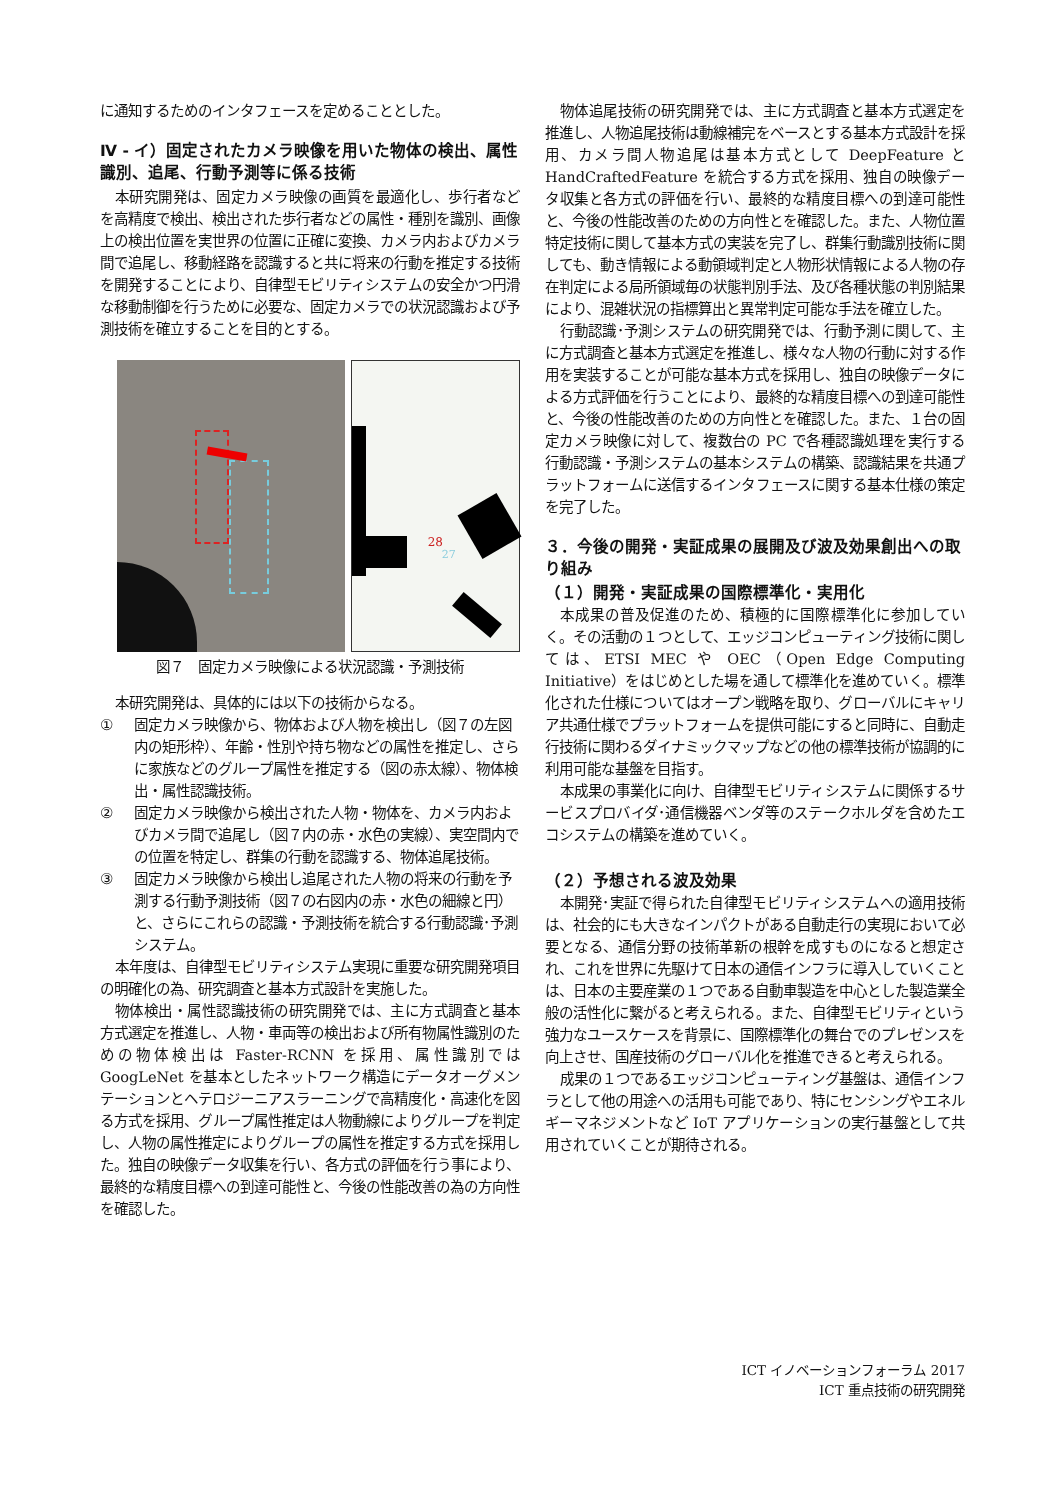に通知するためのインタフェースを定めることとした。
Ⅳ - イ）固定されたカメラ映像を用いた物体の検出、属性識別、追尾、行動予測等に係る技術
本研究開発は、固定カメラ映像の画質を最適化し、歩行者などを高精度で検出、検出された歩行者などの属性・種別を識別、画像上の検出位置を実世界の位置に正確に変換、カメラ内およびカメラ間で追尾し、移動経路を認識すると共に将来の行動を推定する技術を開発することにより、自律型モビリティシステムの安全かつ円滑な移動制御を行うために必要な、固定カメラでの状況認識および予測技術を確立することを目的とする。
28
27
図７　固定カメラ映像による状況認識・予測技術
本研究開発は、具体的には以下の技術からなる。
① 固定カメラ映像から、物体および人物を検出し（図７の左図内の矩形枠）、年齢・性別や持ち物などの属性を推定し、さらに家族などのグループ属性を推定する（図の赤太線）、物体検出・属性認識技術。
② 固定カメラ映像から検出された人物・物体を、カメラ内およびカメラ間で追尾し（図７内の赤・水色の実線）、実空間内での位置を特定し、群集の行動を認識する、物体追尾技術。
③ 固定カメラ映像から検出し追尾された人物の将来の行動を予測する行動予測技術（図７の右図内の赤・水色の細線と円）と、さらにこれらの認識・予測技術を統合する行動認識･予測システム。
本年度は、自律型モビリティシステム実現に重要な研究開発項目の明確化の為、研究調査と基本方式設計を実施した。
物体検出・属性認識技術の研究開発では、主に方式調査と基本方式選定を推進し、人物・車両等の検出および所有物属性識別のための物体検出は Faster-RCNN を採用、属性識別では GoogLeNet を基本としたネットワーク構造にデータオーグメンテーションとヘテロジーニアスラーニングで高精度化・高速化を図る方式を採用、グループ属性推定は人物動線によりグループを判定し、人物の属性推定によりグループの属性を推定する方式を採用した。独自の映像データ収集を行い、各方式の評価を行う事により、最終的な精度目標への到達可能性と、今後の性能改善の為の方向性を確認した。
物体追尾技術の研究開発では、主に方式調査と基本方式選定を推進し、人物追尾技術は動線補完をベースとする基本方式設計を採用、カメラ間人物追尾は基本方式として DeepFeature と HandCraftedFeature を統合する方式を採用、独自の映像データ収集と各方式の評価を行い、最終的な精度目標への到達可能性と、今後の性能改善のための方向性とを確認した。また、人物位置特定技術に関して基本方式の実装を完了し、群集行動識別技術に関しても、動き情報による動領域判定と人物形状情報による人物の存在判定による局所領域毎の状態判別手法、及び各種状態の判別結果により、混雑状況の指標算出と異常判定可能な手法を確立した。
行動認識･予測システムの研究開発では、行動予測に関して、主に方式調査と基本方式選定を推進し、様々な人物の行動に対する作用を実装することが可能な基本方式を採用し、独自の映像データによる方式評価を行うことにより、最終的な精度目標への到達可能性と、今後の性能改善のための方向性とを確認した。また、１台の固定カメラ映像に対して、複数台の PC で各種認識処理を実行する行動認識・予測システムの基本システムの構築、認識結果を共通プラットフォームに送信するインタフェースに関する基本仕様の策定を完了した。
３．今後の開発・実証成果の展開及び波及効果創出への取り組み
（１）開発・実証成果の国際標準化・実用化
本成果の普及促進のため、積極的に国際標準化に参加していく。その活動の１つとして、エッジコンピューティング技術に関しては、ETSI MEC や OEC（Open Edge Computing Initiative）をはじめとした場を通して標準化を進めていく。標準化された仕様についてはオープン戦略を取り、グローバルにキャリア共通仕様でプラットフォームを提供可能にすると同時に、自動走行技術に関わるダイナミックマップなどの他の標準技術が協調的に利用可能な基盤を目指す。
本成果の事業化に向け、自律型モビリティシステムに関係するサービスプロバイダ･通信機器ベンダ等のステークホルダを含めたエコシステムの構築を進めていく。
（２）予想される波及効果
本開発･実証で得られた自律型モビリティシステムへの適用技術は、社会的にも大きなインパクトがある自動走行の実現において必要となる、通信分野の技術革新の根幹を成すものになると想定され、これを世界に先駆けて日本の通信インフラに導入していくことは、日本の主要産業の１つである自動車製造を中心とした製造業全般の活性化に繋がると考えられる。また、自律型モビリティという強力なユースケースを背景に、国際標準化の舞台でのプレゼンスを向上させ、国産技術のグローバル化を推進できると考えられる。
成果の１つであるエッジコンピューティング基盤は、通信インフラとして他の用途への活用も可能であり、特にセンシングやエネルギーマネジメントなど IoT アプリケーションの実行基盤として共用されていくことが期待される。
ICT イノベーションフォーラム 2017
ICT 重点技術の研究開発